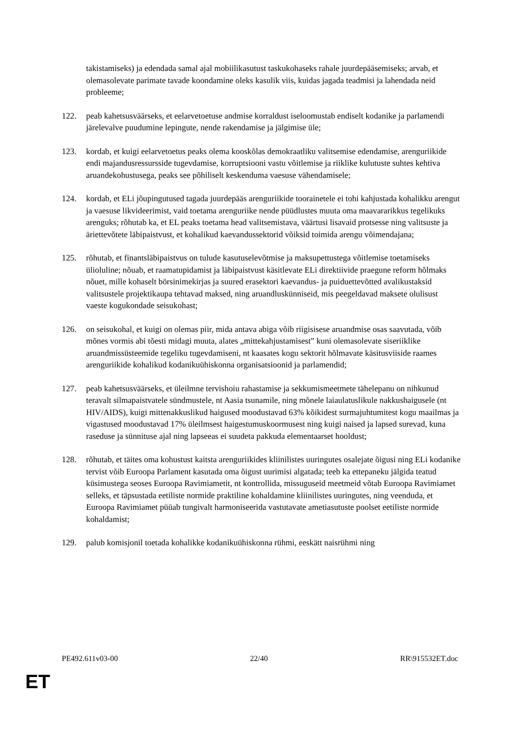takistamiseks) ja edendada samal ajal mobiilikasutust taskukohaseks rahale juurdepääsemiseks; arvab, et olemasolevate parimate tavade koondamine oleks kasulik viis, kuidas jagada teadmisi ja lahendada neid probleeme;
122. peab kahetsusväärseks, et eelarvetoetuse andmise korraldust iseloomustab endiselt kodanike ja parlamendi järelevalve puudumine lepingute, nende rakendamise ja jälgimise üle;
123. kordab, et kuigi eelarvetoetus peaks olema kooskõlas demokraatliku valitsemise edendamise, arenguriikide endi majandusressursside tugevdamise, korruptsiooni vastu võitlemise ja riiklike kulutuste suhtes kehtiva aruandekohustusega, peaks see põhiliselt keskenduma vaesuse vähendamisele;
124. kordab, et ELi jõupingutused tagada juurdepääs arenguriikide toorainetele ei tohi kahjustada kohalikku arengut ja vaesuse likvideerimist, vaid toetama arenguriike nende püüdlustes muuta oma maavararikkus tegelikuks arenguks; rõhutab ka, et EL peaks toetama head valitsemistava, väärtusi lisavaid protsesse ning valitsuste ja äriettevõtete läbipaistvust, et kohalikud kaevandussektorid võiksid toimida arengu võimendajana;
125. rõhutab, et finantsläbipaistvus on tulude kasutuselevõtmise ja maksupettustega võitlemise toetamiseks ülioluline; nõuab, et raamatupidamist ja läbipaistvust käsitlevate ELi direktiivide praegune reform hõlmaks nõuet, mille kohaselt börsinimekirjas ja suured erasektori kaevandus- ja puiduettevõtted avalikustaksid valitsustele projektikaupa tehtavad maksed, ning aruandluskünniseid, mis peegeldavad maksete olulisust vaeste kogukondade seisukohast;
126. on seisukohal, et kuigi on olemas piir, mida antava abiga võib riigisisese aruandmise osas saavutada, võib mõnes vormis abi tõesti midagi muuta, alates „mittekahjustamisest” kuni olemasolevate siseriiklike aruandmissüsteemide tegeliku tugevdamiseni, nt kaasates kogu sektorit hõlmavate käsitusviiside raames arenguriikide kohalikud kodanikuühiskonna organisatsioonid ja parlamendid;
127. peab kahetsusväärseks, et üleilmne tervishoiu rahastamise ja sekkumismeetmete tähelepanu on nihkunud teravalt silmapaistvatele sündmustele, nt Aasia tsunamile, ning mõnele laiaulatuslikule nakkushaigusele (nt HIV/AIDS), kuigi mittenakkuslikud haigused moodustavad 63% kõikidest surmajuhtumitest kogu maailmas ja vigastused moodustavad 17% üleilmsest haigestumuskoormusest ning kuigi naised ja lapsed surevad, kuna raseduse ja sünnituse ajal ning lapseeas ei suudeta pakkuda elementaarset hooldust;
128. rõhutab, et täites oma kohustust kaitsta arenguriikides kliinilistes uuringutes osalejate õigusi ning ELi kodanike tervist võib Euroopa Parlament kasutada oma õigust uurimisi algatada; teeb ka ettepaneku jälgida teatud küsimustega seoses Euroopa Ravimiametit, nt kontrollida, missuguseid meetmeid võtab Euroopa Ravimiamet selleks, et täpsustada eetiliste normide praktiline kohaldamine kliinilistes uuringutes, ning veenduda, et Euroopa Ravimiamet püüab tungivalt harmoniseerida vastutavate ametiasutuste poolset eetiliste normide kohaldamist;
129. palub komisjonil toetada kohalikke kodanikuühiskonna rühmi, eeskätt naisrühmi ning
PE492.611v03-00 22/40 RR\915532ET.doc
ET